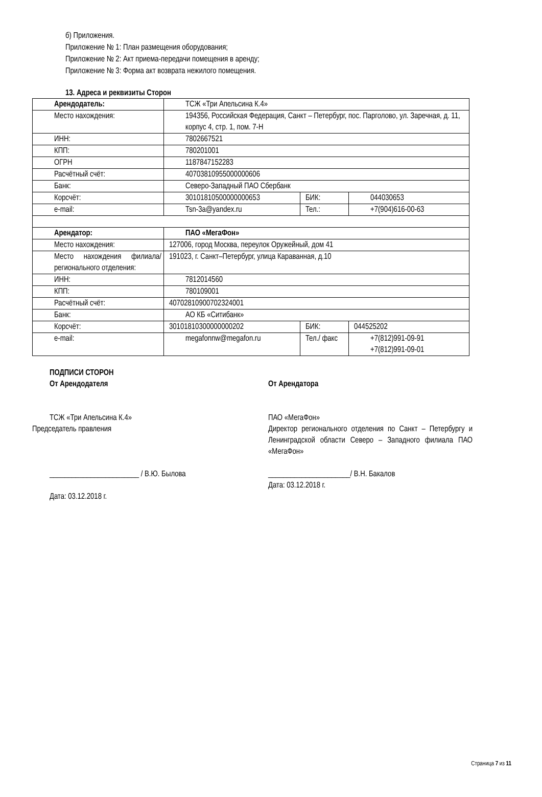б) Приложения.
Приложение № 1: План размещения оборудования;
Приложение № 2: Акт приема-передачи помещения в аренду;
Приложение № 3: Форма акт возврата нежилого помещения.
13. Адреса и реквизиты Сторон
| Арендодатель: | ТСЖ «Три Апельсина К.4» | | |
| Место нахождения: | 194356, Российская Федерация, Санкт – Петербург, пос. Парголово, ул. Заречная, д. 11, корпус 4, стр. 1, пом. 7-Н | | |
| ИНН: | 7802667521 | | |
| КПП: | 780201001 | | |
| ОГРН | 1187847152283 | | |
| Расчётный счёт: | 40703810955000000606 | | |
| Банк: | Северо-Западный ПАО Сбербанк | | |
| Корсчёт: | 30101810500000000653 | БИК: | 044030653 |
| e-mail: | Tsn-3a@yandex.ru | Тел.: | +7(904)616-00-63 |
| Арендатор: | ПАО «МегаФон» | | |
| Место нахождения: | 127006, город Москва, переулок Оружейный, дом 41 | | |
| Место нахождения филиала/ регионального отделения: | 191023, г. Санкт–Петербург, улица Караванная, д.10 | | |
| ИНН: | 7812014560 | | |
| КПП: | 780109001 | | |
| Расчётный счёт: | 40702810900702324001 | | |
| Банк: | АО КБ «Ситибанк» | | |
| Корсчёт: | 30101810300000000202 | БИК: | 044525202 |
| e-mail: | megafonnw@megafon.ru | Тел./ факс | +7(812)991-09-91 +7(812)991-09-01 |
ПОДПИСИ СТОРОН
От Арендодателя
ТСЖ «Три Апельсина К.4»
Председатель правления
________________________ / В.Ю. Былова
Дата: 03.12.2018 г.
От Арендатора
ПАО «МегаФон»
Директор регионального отделения по Санкт – Петербургу и Ленинградской области Северо – Западного филиала ПАО «МегаФон»
______________________/ В.Н. Бакалов
Дата: 03.12.2018 г.
Страница 7 из 11